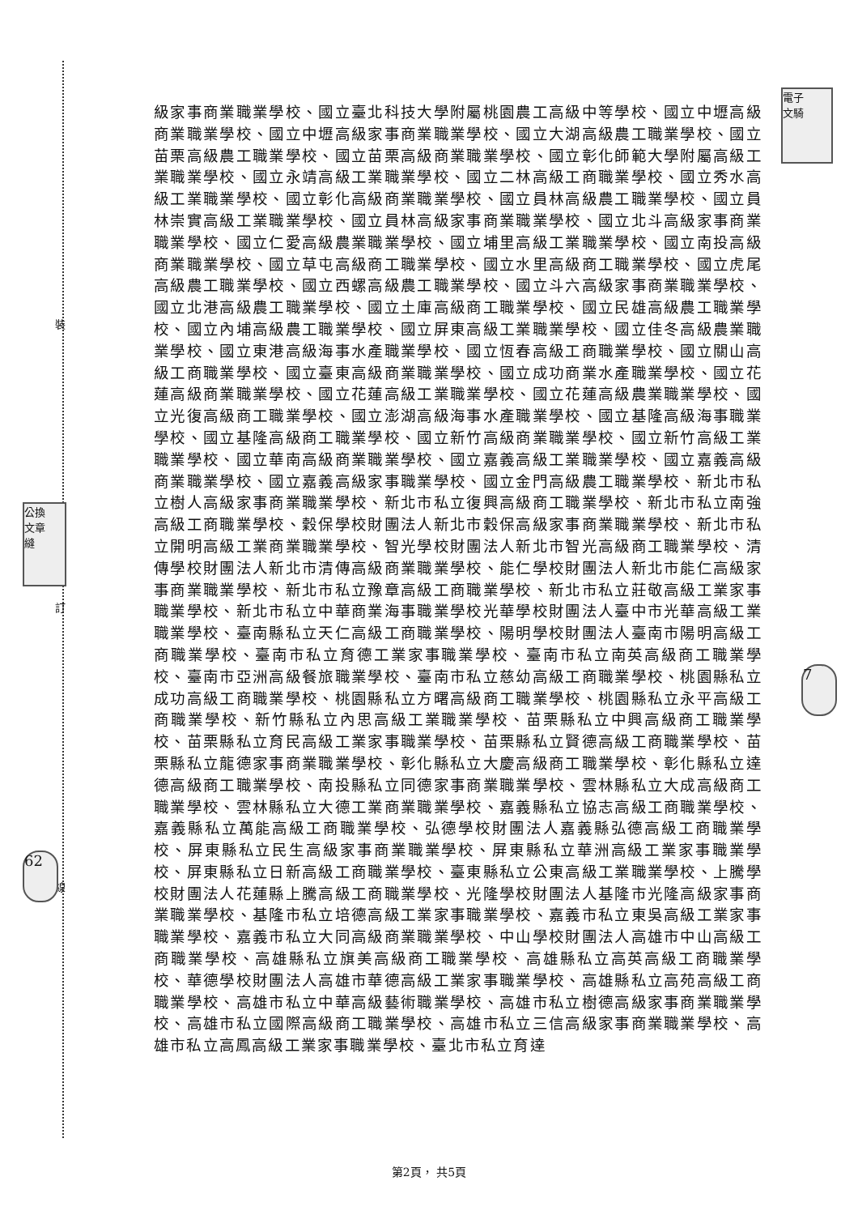裝
訂
線
電子
文騎
公換
文章
縫
62
7
級家事商業職業學校、國立臺北科技大學附屬桃園農工高級中等學校、國立中壢高級商業職業學校、國立中壢高級家事商業職業學校、國立大湖高級農工職業學校、國立苗栗高級農工職業學校、國立苗栗高級商業職業學校、國立彰化師範大學附屬高級工業職業學校、國立永靖高級工業職業學校、國立二林高級工商職業學校、國立秀水高級工業職業學校、國立彰化高級商業職業學校、國立員林高級農工職業學校、國立員林崇實高級工業職業學校、國立員林高級家事商業職業學校、國立北斗高級家事商業職業學校、國立仁愛高級農業職業學校、國立埔里高級工業職業學校、國立南投高級商業職業學校、國立草屯高級商工職業學校、國立水里高級商工職業學校、國立虎尾高級農工職業學校、國立西螺高級農工職業學校、國立斗六高級家事商業職業學校、國立北港高級農工職業學校、國立土庫高級商工職業學校、國立民雄高級農工職業學校、國立內埔高級農工職業學校、國立屏東高級工業職業學校、國立佳冬高級農業職業學校、國立東港高級海事水產職業學校、國立恆春高級工商職業學校、國立關山高級工商職業學校、國立臺東高級商業職業學校、國立成功商業水產職業學校、國立花蓮高級商業職業學校、國立花蓮高級工業職業學校、國立花蓮高級農業職業學校、國立光復高級商工職業學校、國立澎湖高級海事水產職業學校、國立基隆高級海事職業學校、國立基隆高級商工職業學校、國立新竹高級商業職業學校、國立新竹高級工業職業學校、國立華南高級商業職業學校、國立嘉義高級工業職業學校、國立嘉義高級商業職業學校、國立嘉義高級家事職業學校、國立金門高級農工職業學校、新北市私立樹人高級家事商業職業學校、新北市私立復興高級商工職業學校、新北市私立南強高級工商職業學校、穀保學校財團法人新北市穀保高級家事商業職業學校、新北市私立開明高級工業商業職業學校、智光學校財團法人新北市智光高級商工職業學校、清傳學校財團法人新北市清傳高級商業職業學校、能仁學校財團法人新北市能仁高級家事商業職業學校、新北市私立豫章高級工商職業學校、新北市私立莊敬高級工業家事職業學校、新北市私立中華商業海事職業學校光華學校財團法人臺中市光華高級工業職業學校、臺南縣私立天仁高級工商職業學校、陽明學校財團法人臺南市陽明高級工商職業學校、臺南市私立育德工業家事職業學校、臺南市私立南英高級商工職業學校、臺南市亞洲高級餐旅職業學校、臺南市私立慈幼高級工商職業學校、桃園縣私立成功高級工商職業學校、桃園縣私立方曙高級商工職業學校、桃園縣私立永平高級工商職業學校、新竹縣私立內思高級工業職業學校、苗栗縣私立中興高級商工職業學校、苗栗縣私立育民高級工業家事職業學校、苗栗縣私立賢德高級工商職業學校、苗栗縣私立龍德家事商業職業學校、彰化縣私立大慶高級商工職業學校、彰化縣私立達德高級商工職業學校、南投縣私立同德家事商業職業學校、雲林縣私立大成高級商工職業學校、雲林縣私立大德工業商業職業學校、嘉義縣私立協志高級工商職業學校、嘉義縣私立萬能高級工商職業學校、弘德學校財團法人嘉義縣弘德高級工商職業學校、屏東縣私立民生高級家事商業職業學校、屏東縣私立華洲高級工業家事職業學校、屏東縣私立日新高級工商職業學校、臺東縣私立公東高級工業職業學校、上騰學校財團法人花蓮縣上騰高級工商職業學校、光隆學校財團法人基隆市光隆高級家事商業職業學校、基隆市私立培德高級工業家事職業學校、嘉義市私立東吳高級工業家事職業學校、嘉義市私立大同高級商業職業學校、中山學校財團法人高雄市中山高級工商職業學校、高雄縣私立旗美高級商工職業學校、高雄縣私立高英高級工商職業學校、華德學校財團法人高雄市華德高級工業家事職業學校、高雄縣私立高苑高級工商職業學校、高雄市私立中華高級藝術職業學校、高雄市私立樹德高級家事商業職業學校、高雄市私立國際高級商工職業學校、高雄市私立三信高級家事商業職業學校、高雄市私立高鳳高級工業家事職業學校、臺北市私立育達
第2頁， 共5頁